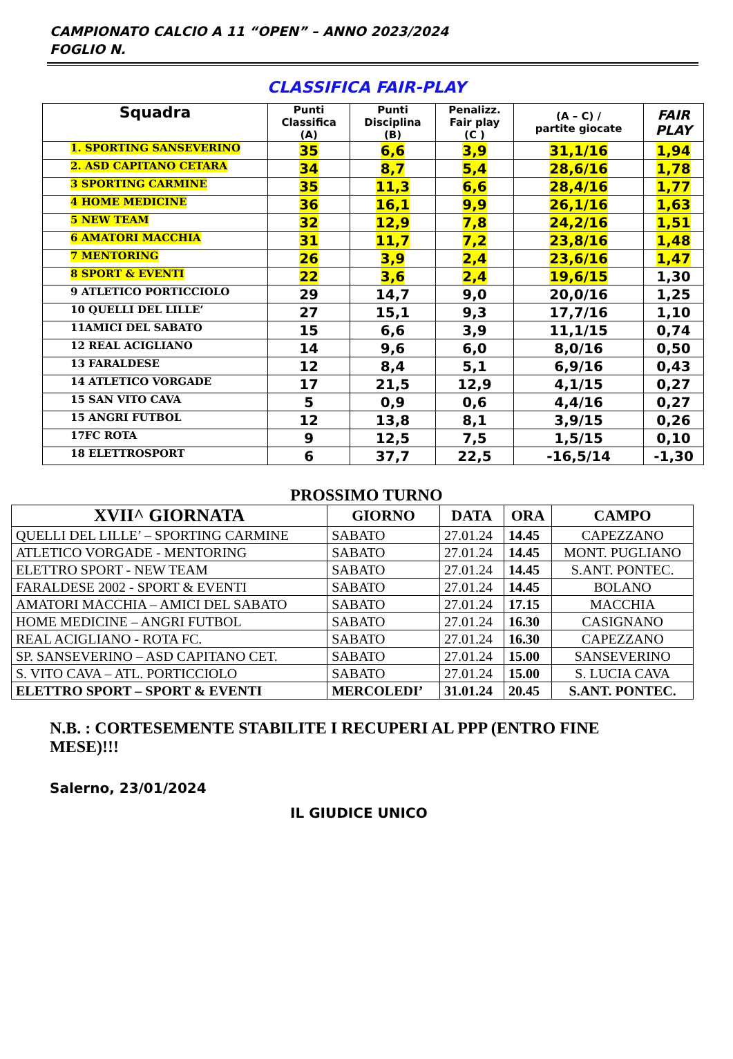CAMPIONATO CALCIO A 11 “OPEN” – ANNO 2023/2024
FOGLIO N.
CLASSIFICA FAIR-PLAY
| Squadra | Punti Classifica (A) | Punti Disciplina (B) | Penalizz. Fair play (C ) | (A – C) / partite giocate | FAIR PLAY |
| --- | --- | --- | --- | --- | --- |
| 1. SPORTING SANSEVERINO | 35 | 6,6 | 3,9 | 31,1/16 | 1,94 |
| 2. ASD CAPITANO CETARA | 34 | 8,7 | 5,4 | 28,6/16 | 1,78 |
| 3 SPORTING CARMINE | 35 | 11,3 | 6,6 | 28,4/16 | 1,77 |
| 4 HOME MEDICINE | 36 | 16,1 | 9,9 | 26,1/16 | 1,63 |
| 5 NEW TEAM | 32 | 12,9 | 7,8 | 24,2/16 | 1,51 |
| 6 AMATORI MACCHIA | 31 | 11,7 | 7,2 | 23,8/16 | 1,48 |
| 7 MENTORING | 26 | 3,9 | 2,4 | 23,6/16 | 1,47 |
| 8 SPORT & EVENTI | 22 | 3,6 | 2,4 | 19,6/15 | 1,30 |
| 9 ATLETICO PORTICCIOLO | 29 | 14,7 | 9,0 | 20,0/16 | 1,25 |
| 10 QUELLI DEL LILLE’ | 27 | 15,1 | 9,3 | 17,7/16 | 1,10 |
| 11AMICI DEL SABATO | 15 | 6,6 | 3,9 | 11,1/15 | 0,74 |
| 12 REAL ACIGLIANO | 14 | 9,6 | 6,0 | 8,0/16 | 0,50 |
| 13 FARALDESE | 12 | 8,4 | 5,1 | 6,9/16 | 0,43 |
| 14 ATLETICO VORGADE | 17 | 21,5 | 12,9 | 4,1/15 | 0,27 |
| 15 SAN VITO CAVA | 5 | 0,9 | 0,6 | 4,4/16 | 0,27 |
| 15 ANGRI FUTBOL | 12 | 13,8 | 8,1 | 3,9/15 | 0,26 |
| 17FC ROTA | 9 | 12,5 | 7,5 | 1,5/15 | 0,10 |
| 18 ELETTROSPORT | 6 | 37,7 | 22,5 | -16,5/14 | -1,30 |
PROSSIMO TURNO
| XVII^ GIORNATA | GIORNO | DATA | ORA | CAMPO |
| --- | --- | --- | --- | --- |
| QUELLI DEL LILLE’ – SPORTING CARMINE | SABATO | 27.01.24 | 14.45 | CAPEZZANO |
| ATLETICO VORGADE - MENTORING | SABATO | 27.01.24 | 14.45 | MONT. PUGLIANO |
| ELETTRO SPORT - NEW TEAM | SABATO | 27.01.24 | 14.45 | S.ANT. PONTEC. |
| FARALDESE 2002 - SPORT & EVENTI | SABATO | 27.01.24 | 14.45 | BOLANO |
| AMATORI MACCHIA – AMICI DEL SABATO | SABATO | 27.01.24 | 17.15 | MACCHIA |
| HOME MEDICINE – ANGRI FUTBOL | SABATO | 27.01.24 | 16.30 | CASIGNANO |
| REAL ACIGLIANO - ROTA FC. | SABATO | 27.01.24 | 16.30 | CAPEZZANO |
| SP. SANSEVERINO – ASD CAPITANO CET. | SABATO | 27.01.24 | 15.00 | SANSEVERINO |
| S. VITO CAVA – ATL. PORTICCIOLO | SABATO | 27.01.24 | 15.00 | S. LUCIA CAVA |
| ELETTRO SPORT – SPORT & EVENTI | MERCOLEDI’ | 31.01.24 | 20.45 | S.ANT. PONTEC. |
N.B. : CORTESEMENTE STABILITE I RECUPERI AL PPP (ENTRO FINE MESE)!!!
Salerno, 23/01/2024
IL GIUDICE UNICO